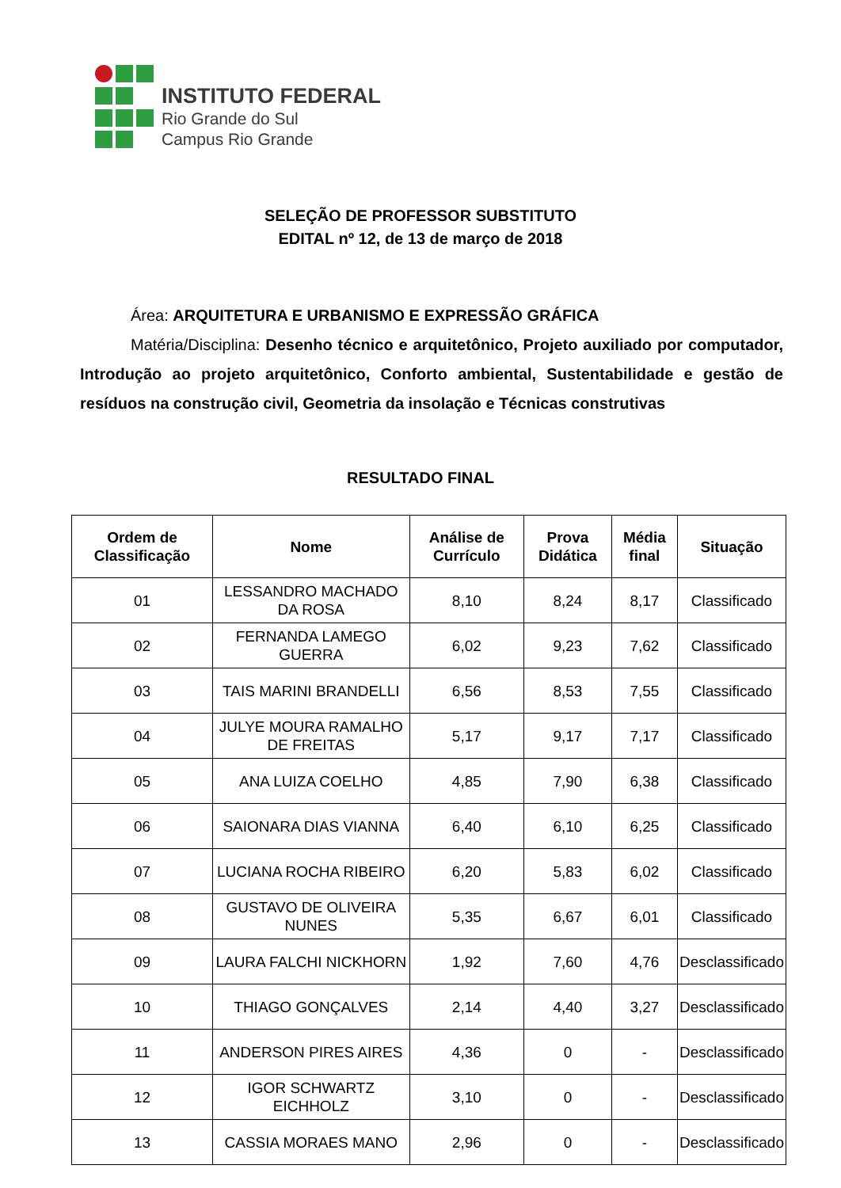INSTITUTO FEDERAL
Rio Grande do Sul
Campus Rio Grande
SELEÇÃO DE PROFESSOR SUBSTITUTO
EDITAL nº 12, de 13 de março de 2018
Área: ARQUITETURA E URBANISMO E EXPRESSÃO GRÁFICA
Matéria/Disciplina: Desenho técnico e arquitetônico, Projeto auxiliado por computador, Introdução ao projeto arquitetônico, Conforto ambiental, Sustentabilidade e gestão de resíduos na construção civil, Geometria da insolação e Técnicas construtivas
RESULTADO FINAL
| Ordem de Classificação | Nome | Análise de Currículo | Prova Didática | Média final | Situação |
| --- | --- | --- | --- | --- | --- |
| 01 | LESSANDRO MACHADO DA ROSA | 8,10 | 8,24 | 8,17 | Classificado |
| 02 | FERNANDA LAMEGO GUERRA | 6,02 | 9,23 | 7,62 | Classificado |
| 03 | TAIS MARINI BRANDELLI | 6,56 | 8,53 | 7,55 | Classificado |
| 04 | JULYE MOURA RAMALHO DE FREITAS | 5,17 | 9,17 | 7,17 | Classificado |
| 05 | ANA LUIZA COELHO | 4,85 | 7,90 | 6,38 | Classificado |
| 06 | SAIONARA DIAS VIANNA | 6,40 | 6,10 | 6,25 | Classificado |
| 07 | LUCIANA ROCHA RIBEIRO | 6,20 | 5,83 | 6,02 | Classificado |
| 08 | GUSTAVO DE OLIVEIRA NUNES | 5,35 | 6,67 | 6,01 | Classificado |
| 09 | LAURA FALCHI NICKHORN | 1,92 | 7,60 | 4,76 | Desclassificado |
| 10 | THIAGO GONÇALVES | 2,14 | 4,40 | 3,27 | Desclassificado |
| 11 | ANDERSON PIRES AIRES | 4,36 | 0 | - | Desclassificado |
| 12 | IGOR SCHWARTZ EICHHOLZ | 3,10 | 0 | - | Desclassificado |
| 13 | CASSIA MORAES MANO | 2,96 | 0 | - | Desclassificado |